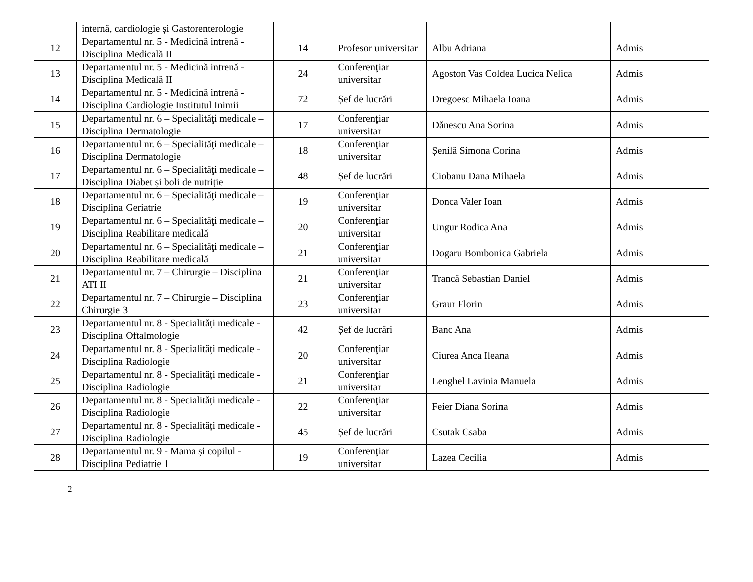| | internă, cardiologie și Gastorenterologie | | | | |
| 12 | Departamentul nr. 5 - Medicină intrenă - Disciplina Medicală II | 14 | Profesor universitar | Albu Adriana | Admis |
| 13 | Departamentul nr. 5 - Medicină intrenă - Disciplina Medicală II | 24 | Conferențiar universitar | Agoston Vas Coldea Lucica Nelica | Admis |
| 14 | Departamentul nr. 5 - Medicină intrenă - Disciplina Cardiologie Institutul Inimii | 72 | Șef de lucrări | Dregoesc Mihaela Ioana | Admis |
| 15 | Departamentul nr. 6 – Specialităţi medicale – Disciplina Dermatologie | 17 | Conferențiar universitar | Dănescu Ana Sorina | Admis |
| 16 | Departamentul nr. 6 – Specialităţi medicale – Disciplina Dermatologie | 18 | Conferențiar universitar | Șenilă Simona Corina | Admis |
| 17 | Departamentul nr. 6 – Specialităţi medicale – Disciplina Diabet și boli de nutriție | 48 | Șef de lucrări | Ciobanu Dana Mihaela | Admis |
| 18 | Departamentul nr. 6 – Specialităţi medicale – Disciplina Geriatrie | 19 | Conferențiar universitar | Donca Valer Ioan | Admis |
| 19 | Departamentul nr. 6 – Specialităţi medicale – Disciplina Reabilitare medicală | 20 | Conferențiar universitar | Ungur Rodica Ana | Admis |
| 20 | Departamentul nr. 6 – Specialităţi medicale – Disciplina Reabilitare medicală | 21 | Conferențiar universitar | Dogaru Bombonica Gabriela | Admis |
| 21 | Departamentul nr. 7 – Chirurgie – Disciplina ATI II | 21 | Conferențiar universitar | Trancă Sebastian Daniel | Admis |
| 22 | Departamentul nr. 7 – Chirurgie – Disciplina Chirurgie 3 | 23 | Conferențiar universitar | Graur Florin | Admis |
| 23 | Departamentul nr. 8 - Specialități medicale - Disciplina Oftalmologie | 42 | Șef de lucrări | Banc Ana | Admis |
| 24 | Departamentul nr. 8 - Specialități medicale - Disciplina Radiologie | 20 | Conferențiar universitar | Ciurea Anca Ileana | Admis |
| 25 | Departamentul nr. 8 - Specialități medicale - Disciplina Radiologie | 21 | Conferențiar universitar | Lenghel Lavinia Manuela | Admis |
| 26 | Departamentul nr. 8 - Specialități medicale - Disciplina Radiologie | 22 | Conferențiar universitar | Feier Diana Sorina | Admis |
| 27 | Departamentul nr. 8 - Specialități medicale - Disciplina Radiologie | 45 | Șef de lucrări | Csutak Csaba | Admis |
| 28 | Departamentul nr. 9 - Mama și copilul - Disciplina Pediatrie 1 | 19 | Conferențiar universitar | Lazea Cecilia | Admis |
2